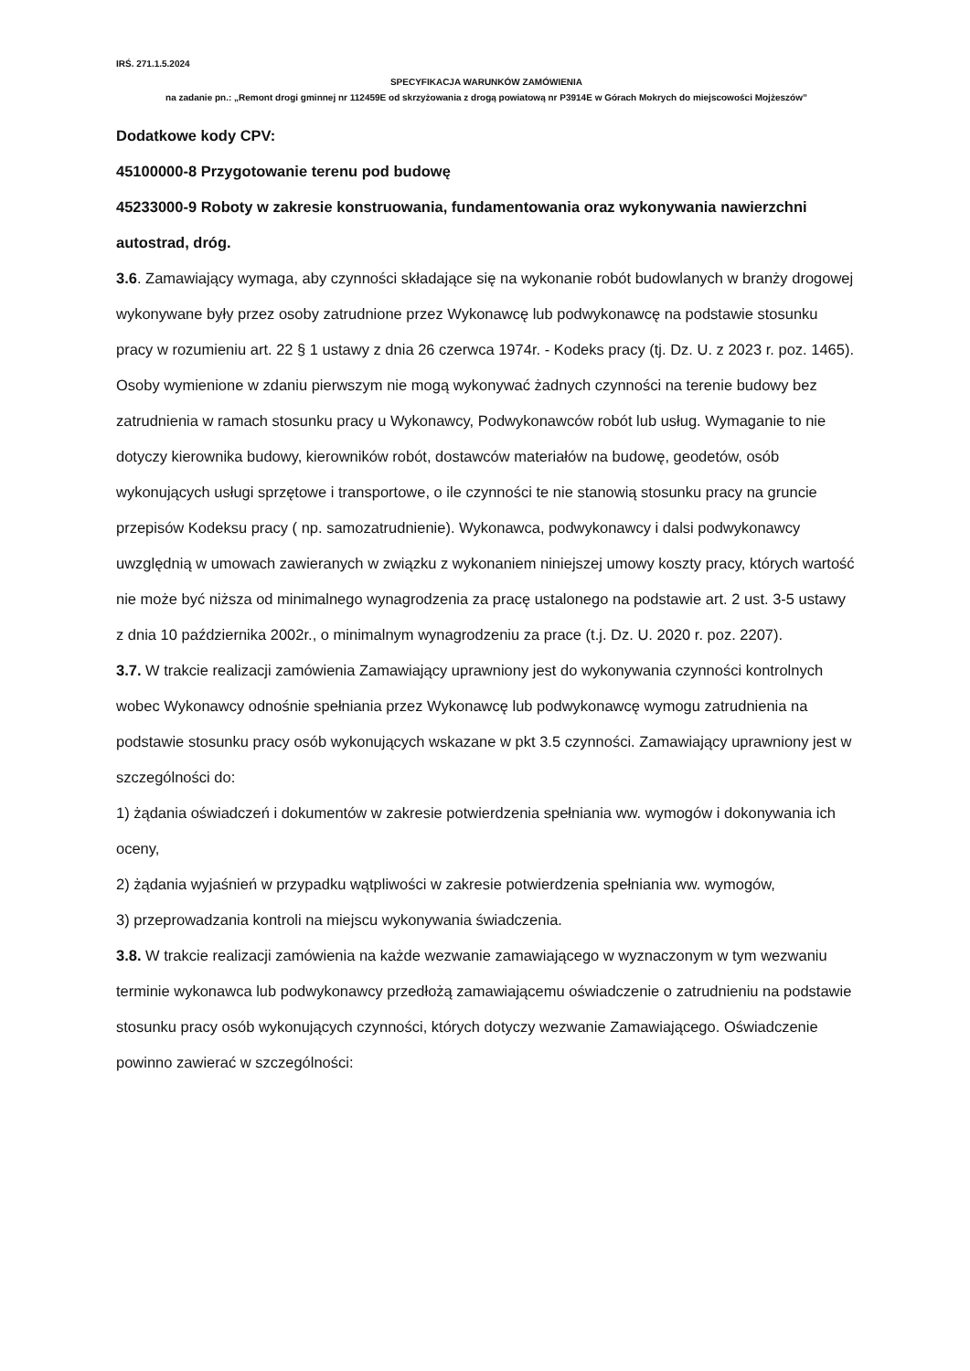IRŚ. 271.1.5.2024
SPECYFIKACJA WARUNKÓW ZAMÓWIENIA
na zadanie pn.: „Remont drogi gminnej nr 112459E od skrzyżowania z drogą powiatową nr P3914E w Górach Mokrych do miejscowości Mojżeszów”
Dodatkowe kody CPV:
45100000-8 Przygotowanie terenu pod budowę
45233000-9 Roboty w zakresie konstruowania, fundamentowania oraz wykonywania nawierzchni autostrad, dróg.
3.6. Zamawiający wymaga, aby czynności składające się na wykonanie robót budowlanych w branży drogowej wykonywane były przez osoby zatrudnione przez Wykonawcę lub podwykonawcę na podstawie stosunku pracy w rozumieniu art. 22 § 1 ustawy z dnia 26 czerwca 1974r. - Kodeks pracy (tj. Dz. U. z 2023 r. poz. 1465). Osoby wymienione w zdaniu pierwszym nie mogą wykonywać żadnych czynności na terenie budowy bez zatrudnienia w ramach stosunku pracy u Wykonawcy, Podwykonawców robót lub usług. Wymaganie to nie dotyczy kierownika budowy, kierowników robót, dostawców materiałów na budowę, geodetów, osób wykonujących usługi sprzętowe i transportowe, o ile czynności te nie stanowią stosunku pracy na gruncie przepisów Kodeksu pracy ( np. samozatrudnienie). Wykonawca, podwykonawcy i dalsi podwykonawcy uwzględnią w umowach zawieranych w związku z wykonaniem niniejszej umowy koszty pracy, których wartość nie może być niższa od minimalnego wynagrodzenia za pracę ustalonego na podstawie art. 2 ust. 3-5 ustawy z dnia 10 października 2002r., o minimalnym wynagrodzeniu za prace (t.j. Dz. U. 2020 r. poz. 2207).
3.7. W trakcie realizacji zamówienia Zamawiający uprawniony jest do wykonywania czynności kontrolnych wobec Wykonawcy odnośnie spełniania przez Wykonawcę lub podwykonawcę wymogu zatrudnienia na podstawie stosunku pracy osób wykonujących wskazane w pkt 3.5 czynności. Zamawiający uprawniony jest w szczególności do:
1) żądania oświadczeń i dokumentów w zakresie potwierdzenia spełniania ww. wymogów i dokonywania ich oceny,
2) żądania wyjaśnień w przypadku wątpliwości w zakresie potwierdzenia spełniania ww. wymogów,
3) przeprowadzania kontroli na miejscu wykonywania świadczenia.
3.8. W trakcie realizacji zamówienia na każde wezwanie zamawiającego w wyznaczonym w tym wezwaniu terminie wykonawca lub podwykonawcy przedłożą zamawiającemu oświadczenie o zatrudnieniu na podstawie stosunku pracy osób wykonujących czynności, których dotyczy wezwanie Zamawiającego. Oświadczenie powinno zawierać w szczególności: